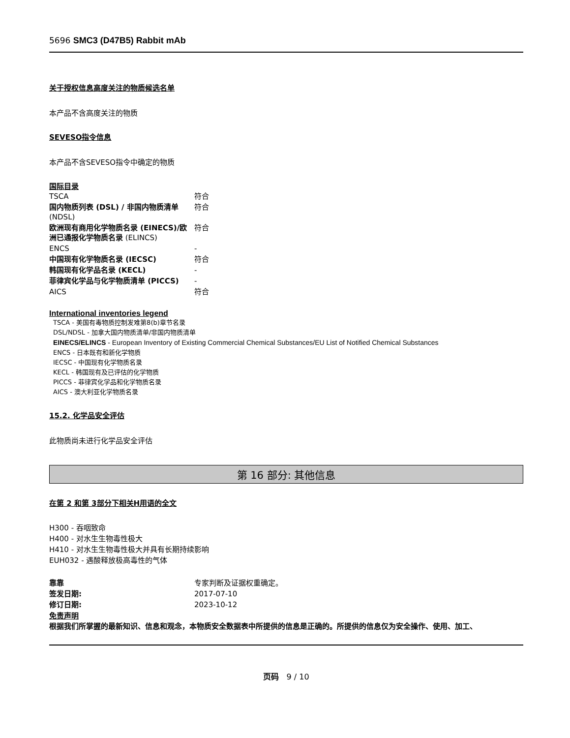5696 SMC3 (D47B5) Rabbit mAb
关于授权信息高度关注的物质候选名单
本产品不含高度关注的物质
SEVESO指令信息
本产品不含SEVESO指令中确定的物质
国际目录
| TSCA | 符合 |
| 国内物质列表 (DSL) / 非国内物质清单 (NDSL) | 符合 |
| 欧洲现有商用化学物质名录 (EINECS)/欧洲已通报化学物质名录 (ELINCS) | 符合 |
| ENCS | - |
| 中国现有化学物质名录 (IECSC) | 符合 |
| 韩国现有化学品名录 (KECL) | - |
| 菲律宾化学品与化学物质清单 (PICCS) | - |
| AICS | 符合 |
International inventories legend
TSCA - 美国有毒物质控制发难第8(b)章节名录
DSL/NDSL - 加拿大国内物质清单/非国内物质清单
EINECS/ELINCS - European Inventory of Existing Commercial Chemical Substances/EU List of Notified Chemical Substances
ENCS - 日本既有和新化学物质
IECSC - 中国现有化学物质名录
KECL - 韩国现有及已评估的化学物质
PICCS - 菲律宾化学品和化学物质名录
AICS - 澳大利亚化学物质名录
15.2. 化学品安全评估
此物质尚未进行化学品安全评估
第 16 部分: 其他信息
在第 2 和第 3部分下相关H用语的全文
H300 - 吞咽致命
H400 - 对水生生物毒性极大
H410 - 对水生生物毒性极大并具有长期持续影响
EUH032 - 遇酸释放极高毒性的气体
| 靠靠 | 专家判断及证据权重确定。 |
| 签发日期: | 2017-07-10 |
| 修订日期: | 2023-10-12 |
免责声明
根据我们所掌握的最新知识、信息和观念，本物质安全数据表中所提供的信息是正确的。所提供的信息仅为安全操作、使用、加工、
页码 9 / 10